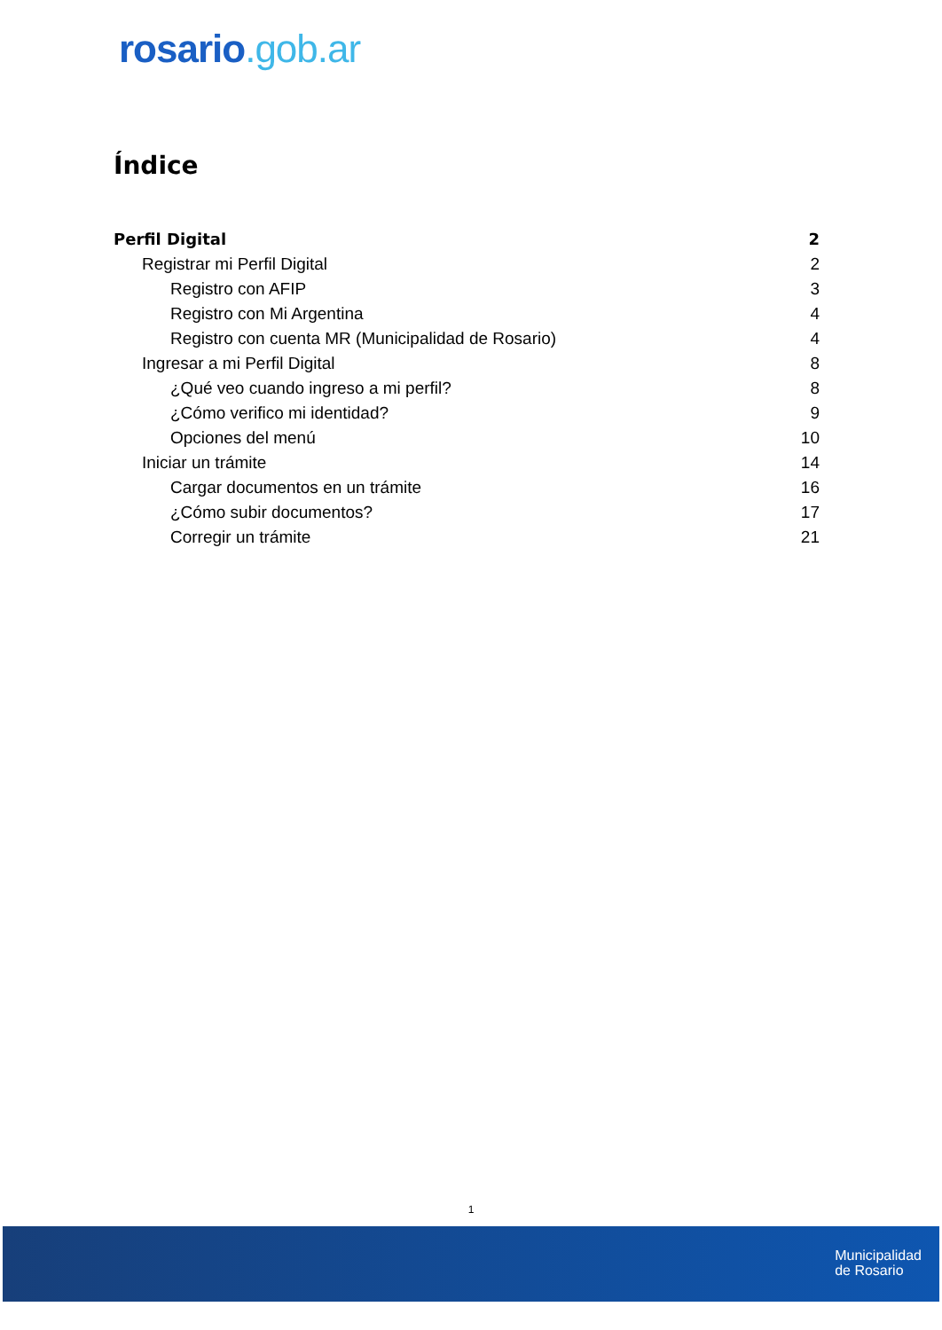rosario.gob.ar
Índice
Perfil Digital 2
Registrar mi Perfil Digital 2
Registro con AFIP 3
Registro con Mi Argentina 4
Registro con cuenta MR (Municipalidad de Rosario) 4
Ingresar a mi Perfil Digital 8
¿Qué veo cuando ingreso a mi perfil? 8
¿Cómo verifico mi identidad? 9
Opciones del menú 10
Iniciar un trámite 14
Cargar documentos en un trámite 16
¿Cómo subir documentos? 17
Corregir un trámite 21
1
Municipalidad
de Rosario